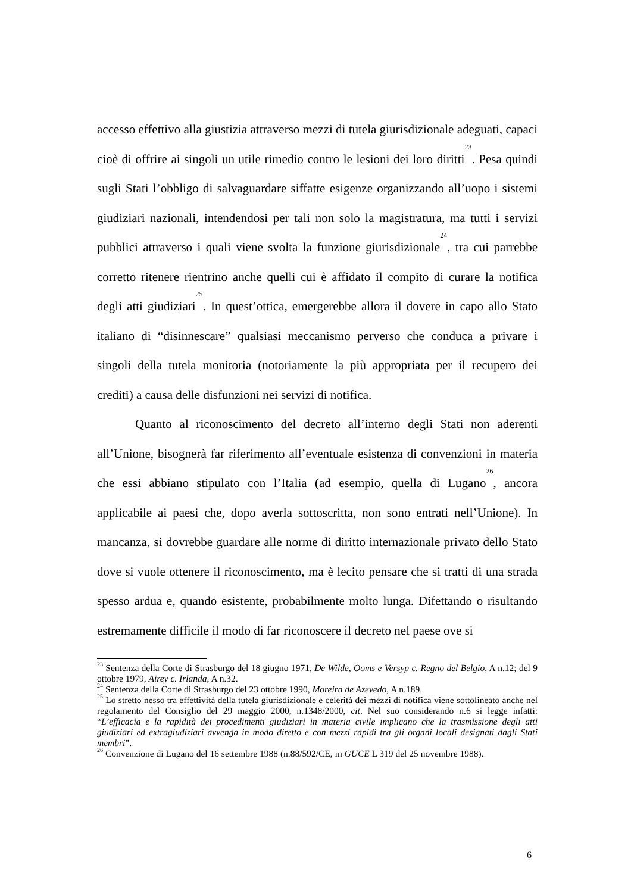accesso effettivo alla giustizia attraverso mezzi di tutela giurisdizionale adeguati, capaci cioè di offrire ai singoli un utile rimedio contro le lesioni dei loro diritti<sup>23</sup>. Pesa quindi sugli Stati l’obbligo di salvaguardare siffatte esigenze organizzando all’uopo i sistemi giudiziari nazionali, intendendosi per tali non solo la magistratura, ma tutti i servizi pubblici attraverso i quali viene svolta la funzione giurisdizionale<sup>24</sup>, tra cui parrebbe corretto ritenere rientrino anche quelli cui è affidato il compito di curare la notifica degli atti giudiziari<sup>25</sup>. In quest’ottica, emergerebbe allora il dovere in capo allo Stato italiano di “disinnescare” qualsiasi meccanismo perverso che conduca a privare i singoli della tutela monitoria (notoriamente la più appropriata per il recupero dei crediti) a causa delle disfunzioni nei servizi di notifica.
Quanto al riconoscimento del decreto all’interno degli Stati non aderenti all’Unione, bisognerà far riferimento all’eventuale esistenza di convenzioni in materia che essi abbiano stipulato con l’Italia (ad esempio, quella di Lugano<sup>26</sup>, ancora applicabile ai paesi che, dopo averla sottoscritta, non sono entrati nell’Unione). In mancanza, si dovrebbe guardare alle norme di diritto internazionale privato dello Stato dove si vuole ottenere il riconoscimento, ma è lecito pensare che si tratti di una strada spesso ardua e, quando esistente, probabilmente molto lunga. Difettando o risultando estremamente difficile il modo di far riconoscere il decreto nel paese ove si
<sup>23</sup> Sentenza della Corte di Strasburgo del 18 giugno 1971, De Wilde, Ooms e Versyp c. Regno del Belgio, A n.12; del 9 ottobre 1979, Airey c. Irlanda, A n.32.
<sup>24</sup> Sentenza della Corte di Strasburgo del 23 ottobre 1990, Moreira de Azevedo, A n.189.
<sup>25</sup> Lo stretto nesso tra effettività della tutela giurisdizionale e celerità dei mezzi di notifica viene sottolineato anche nel regolamento del Consiglio del 29 maggio 2000, n.1348/2000, cit. Nel suo considerando n.6 si legge infatti: “L’efficacia e la rapidità dei procedimenti giudiziari in materia civile implicano che la trasmissione degli atti giudiziari ed extragiudiziari avvenga in modo diretto e con mezzi rapidi tra gli organi locali designati dagli Stati membri”.
<sup>26</sup> Convenzione di Lugano del 16 settembre 1988 (n.88/592/CE, in GUCE L 319 del 25 novembre 1988).
6